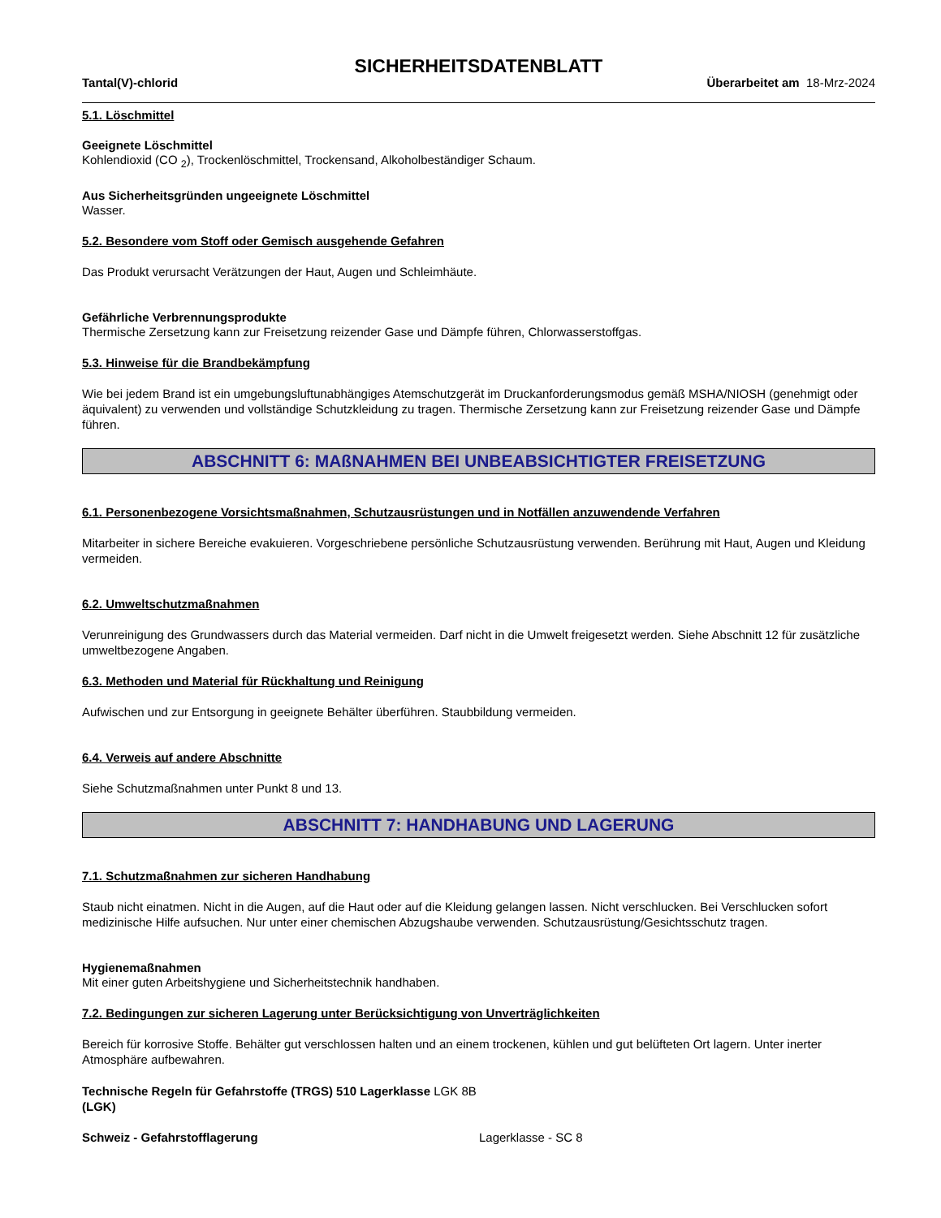SICHERHEITSDATENBLATT
Tantal(V)-chlorid Überarbeitet am 18-Mrz-2024
5.1. Löschmittel
Geeignete Löschmittel
Kohlendioxid (CO <sub>2</sub>), Trockenlöschmittel, Trockensand, Alkoholbeständiger Schaum.
Aus Sicherheitsgründen ungeeignete Löschmittel
Wasser.
5.2. Besondere vom Stoff oder Gemisch ausgehende Gefahren
Das Produkt verursacht Verätzungen der Haut, Augen und Schleimhäute.
Gefährliche Verbrennungsprodukte
Thermische Zersetzung kann zur Freisetzung reizender Gase und Dämpfe führen, Chlorwasserstoffgas.
5.3. Hinweise für die Brandbekämpfung
Wie bei jedem Brand ist ein umgebungsluftunabhängiges Atemschutzgerät im Druckanforderungsmodus gemäß MSHA/NIOSH (genehmigt oder äquivalent) zu verwenden und vollständige Schutzkleidung zu tragen. Thermische Zersetzung kann zur Freisetzung reizender Gase und Dämpfe führen.
ABSCHNITT 6: MAßNAHMEN BEI UNBEABSICHTIGTER FREISETZUNG
6.1. Personenbezogene Vorsichtsmaßnahmen, Schutzausrüstungen und in Notfällen anzuwendende Verfahren
Mitarbeiter in sichere Bereiche evakuieren. Vorgeschriebene persönliche Schutzausrüstung verwenden. Berührung mit Haut, Augen und Kleidung vermeiden.
6.2. Umweltschutzmaßnahmen
Verunreinigung des Grundwassers durch das Material vermeiden. Darf nicht in die Umwelt freigesetzt werden. Siehe Abschnitt 12 für zusätzliche umweltbezogene Angaben.
6.3. Methoden und Material für Rückhaltung und Reinigung
Aufwischen und zur Entsorgung in geeignete Behälter überführen. Staubbildung vermeiden.
6.4. Verweis auf andere Abschnitte
Siehe Schutzmaßnahmen unter Punkt 8 und 13.
ABSCHNITT 7: HANDHABUNG UND LAGERUNG
7.1. Schutzmaßnahmen zur sicheren Handhabung
Staub nicht einatmen. Nicht in die Augen, auf die Haut oder auf die Kleidung gelangen lassen. Nicht verschlucken. Bei Verschlucken sofort medizinische Hilfe aufsuchen. Nur unter einer chemischen Abzugshaube verwenden. Schutzausrüstung/Gesichtsschutz tragen.
Hygienemaßnahmen
Mit einer guten Arbeitshygiene und Sicherheitstechnik handhaben.
7.2. Bedingungen zur sicheren Lagerung unter Berücksichtigung von Unverträglichkeiten
Bereich für korrosive Stoffe. Behälter gut verschlossen halten und an einem trockenen, kühlen und gut belüfteten Ort lagern. Unter inerter Atmosphäre aufbewahren.
Technische Regeln für Gefahrstoffe (TRGS) 510 Lagerklasse LGK 8B
(LGK)
Schweiz - Gefahrstofflagerung Lagerklasse - SC 8